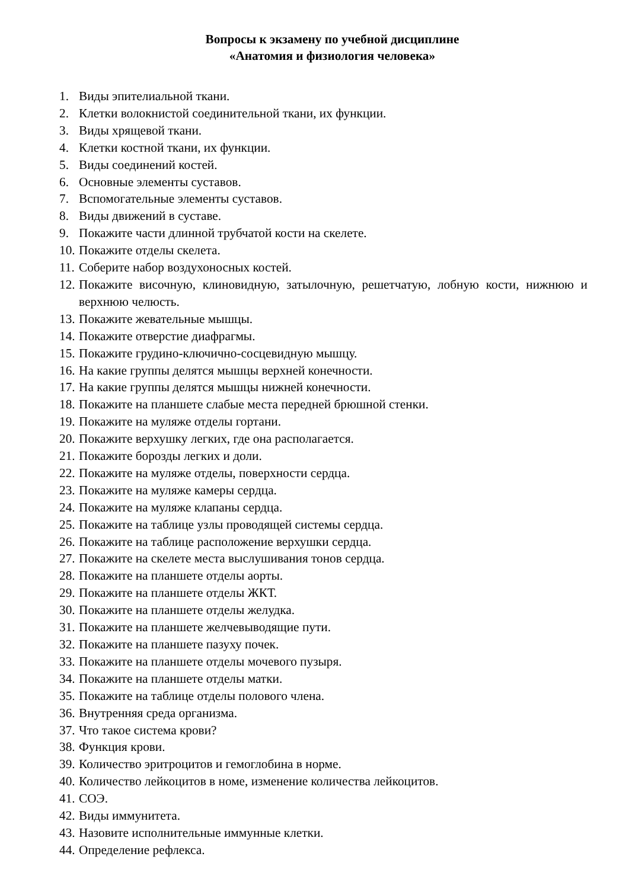Вопросы к экзамену по учебной дисциплине
«Анатомия и физиология человека»
1. Виды эпителиальной ткани.
2. Клетки волокнистой соединительной ткани, их функции.
3. Виды хрящевой ткани.
4. Клетки костной ткани, их функции.
5. Виды соединений костей.
6. Основные элементы суставов.
7. Вспомогательные элементы суставов.
8. Виды движений в суставе.
9. Покажите части длинной трубчатой кости на скелете.
10. Покажите отделы скелета.
11. Соберите набор воздухоносных костей.
12. Покажите височную, клиновидную, затылочную, решетчатую, лобную кости, нижнюю и верхнюю челюсть.
13. Покажите жевательные мышцы.
14. Покажите отверстие диафрагмы.
15. Покажите грудино-ключично-сосцевидную мышцу.
16. На какие группы делятся мышцы верхней конечности.
17. На какие группы делятся мышцы нижней конечности.
18. Покажите на планшете слабые места передней брюшной стенки.
19. Покажите на муляже отделы гортани.
20. Покажите верхушку легких, где она располагается.
21. Покажите борозды легких и доли.
22. Покажите на муляже отделы, поверхности сердца.
23. Покажите на муляже камеры сердца.
24. Покажите на муляже клапаны сердца.
25. Покажите на таблице узлы проводящей системы сердца.
26. Покажите на таблице расположение верхушки сердца.
27. Покажите на скелете места выслушивания тонов сердца.
28. Покажите на планшете отделы аорты.
29. Покажите на планшете отделы ЖКТ.
30. Покажите на планшете отделы желудка.
31. Покажите на планшете желчевыводящие пути.
32. Покажите на планшете пазуху почек.
33. Покажите на планшете отделы мочевого пузыря.
34. Покажите на планшете отделы матки.
35. Покажите на таблице отделы полового члена.
36. Внутренняя среда организма.
37. Что такое система крови?
38. Функция крови.
39. Количество эритроцитов и гемоглобина в норме.
40. Количество лейкоцитов в номе, изменение количества лейкоцитов.
41. СОЭ.
42. Виды иммунитета.
43. Назовите исполнительные иммунные клетки.
44. Определение рефлекса.